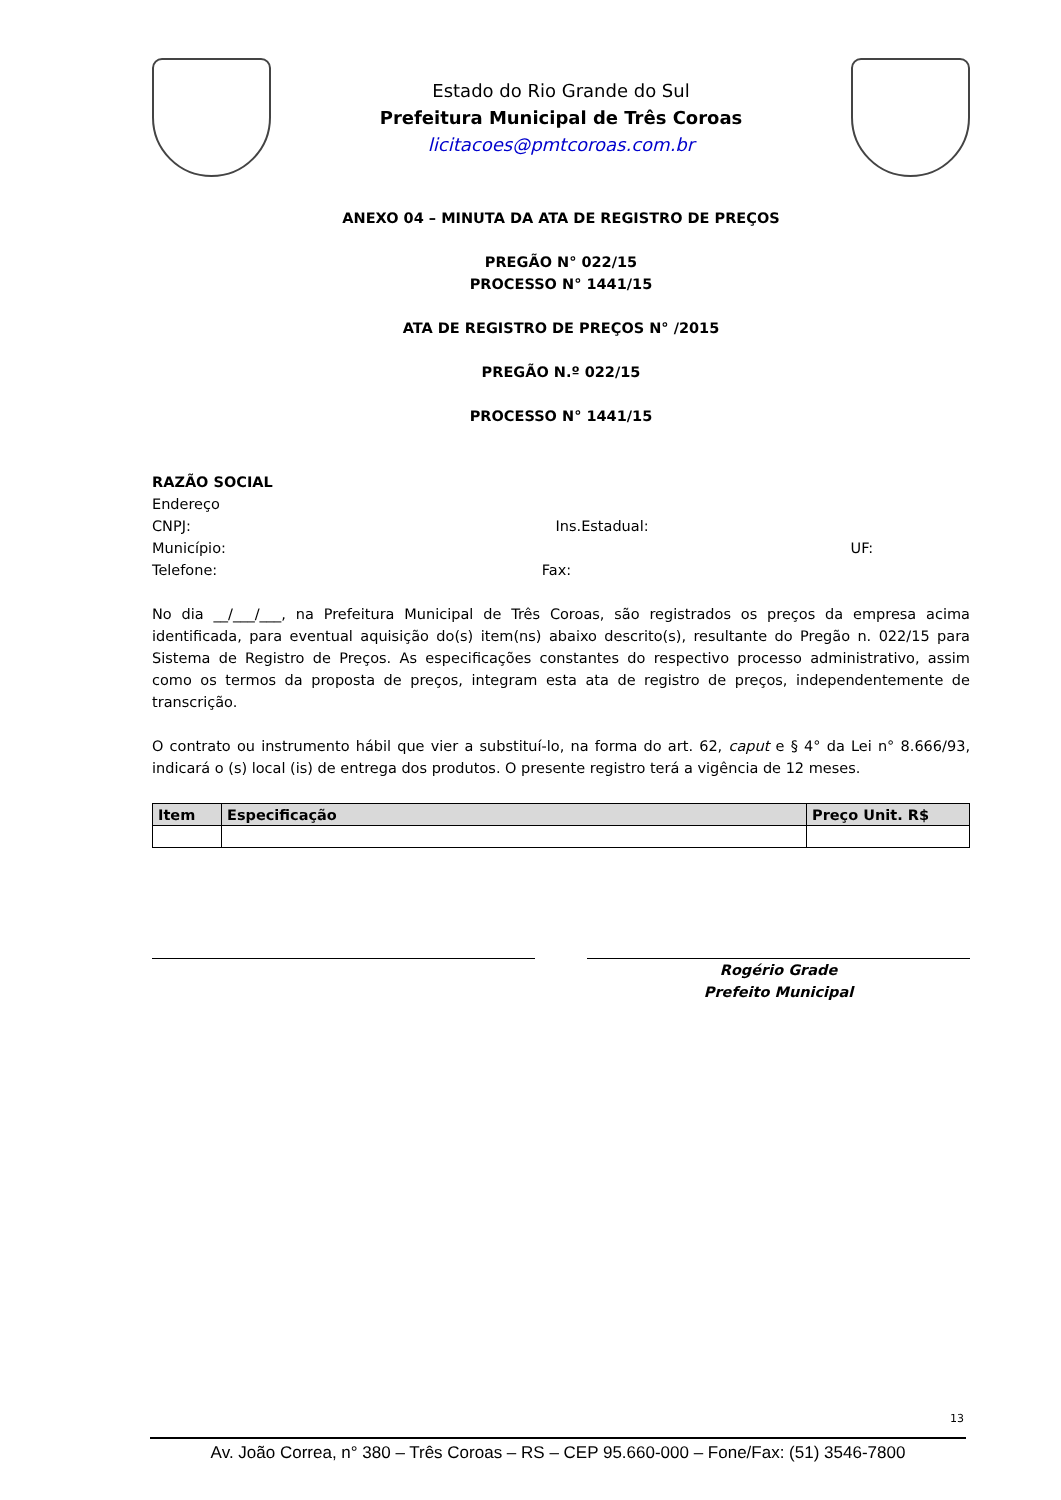Estado do Rio Grande do Sul
Prefeitura Municipal de Três Coroas
licitacoes@pmtcoroas.com.br
ANEXO 04 – MINUTA DA ATA DE REGISTRO DE PREÇOS
PREGÃO N° 022/15
PROCESSO N° 1441/15
ATA DE REGISTRO DE PREÇOS N° /2015
PREGÃO N.º 022/15
PROCESSO N° 1441/15
RAZÃO SOCIAL
Endereço
CNPJ: Ins.Estadual:
Município: UF:
Telefone: Fax:
No dia __/___/___, na Prefeitura Municipal de Três Coroas, são registrados os preços da empresa acima identificada, para eventual aquisição do(s) item(ns) abaixo descrito(s), resultante do Pregão n. 022/15 para Sistema de Registro de Preços. As especificações constantes do respectivo processo administrativo, assim como os termos da proposta de preços, integram esta ata de registro de preços, independentemente de transcrição.
O contrato ou instrumento hábil que vier a substituí-lo, na forma do art. 62, caput e § 4° da Lei n° 8.666/93, indicará o (s) local (is) de entrega dos produtos. O presente registro terá a vigência de 12 meses.
| Item | Especificação | Preço Unit. R$ |
| --- | --- | --- |
Rogério Grade
Prefeito Municipal
13
Av. João Correa, n° 380 – Três Coroas – RS – CEP 95.660-000 – Fone/Fax: (51) 3546-7800